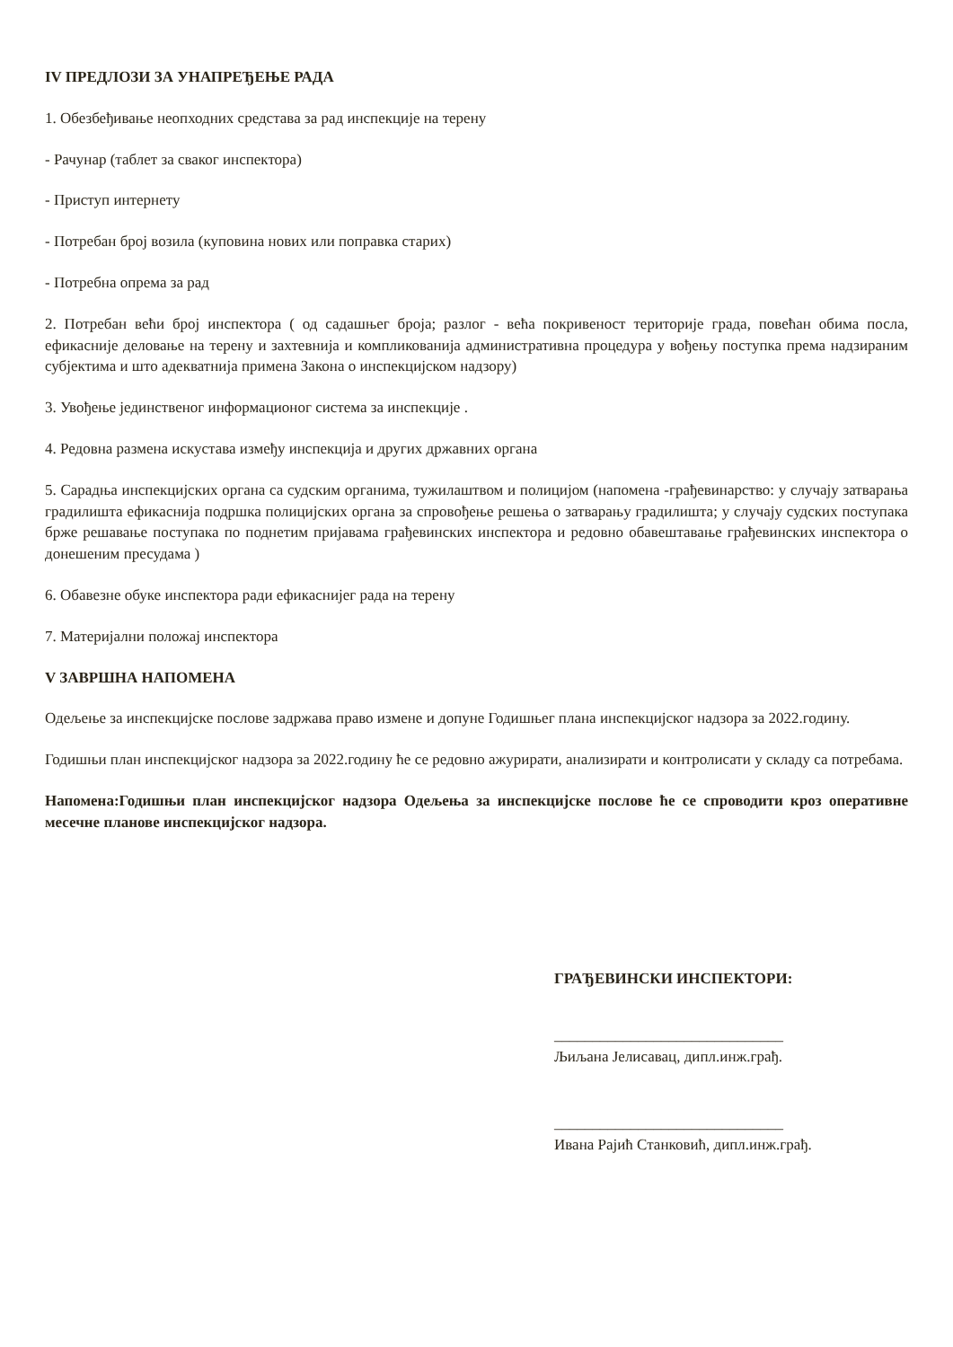IV ПРЕДЛОЗИ ЗА УНАПРЕЂЕЊЕ РАДА
1. Обезбеђивање неопходних средстава за рад инспекције на терену
- Рачунар (таблет за сваког инспектора)
- Приступ интернету
- Потребан број возила (куповина нових или поправка старих)
- Потребна опрема за рад
2. Потребан већи број инспектора ( од садашњег броја; разлог - већа покривеност територије града, повећан обима посла, ефикасније деловање на терену и захтевнија и компликованија административна процедура у вођењу поступка према надзираним субјектима и што адекватнија примена Закона о инспекцијском надзору)
3. Увођење јединственог информационог система за инспекције .
4. Редовна размена искустава између инспекција и других државних органа
5. Сарадња инспекцијских органа са судским органима, тужилаштвом и полицијом (напомена -грађевинарство: у случају затварања градилишта ефикаснија подршка полицијских органа за спровођење решења о затварању градилишта; у случају судских поступака брже решавање поступака по поднетим пријавама грађевинских инспектора и редовно обавештавање грађевинских инспектора о донешеним пресудама )
6. Обавезне обуке инспектора ради ефикаснијег рада на терену
7. Материјални положај инспектора
V ЗАВРШНА НАПОМЕНА
Одељење за инспекцијске послове задржава право измене и допуне Годишњег плана инспекцијског надзора за 2022.годину.
Годишњи план инспекцијског надзора за 2022.годину ће се редовно ажурирати, анализирати и контролисати у складу са потребама.
Напомена:Годишњи план инспекцијског надзора Одељења за инспекцијске послове ће се спроводити кроз оперативне месечне планове инспекцијског надзора.
ГРАЂЕВИНСКИ ИНСПЕКТОРИ:
______________________________
Љиљана Јелисавац, дипл.инж.грађ.
______________________________
Ивана Рајић Станковић, дипл.инж.грађ.